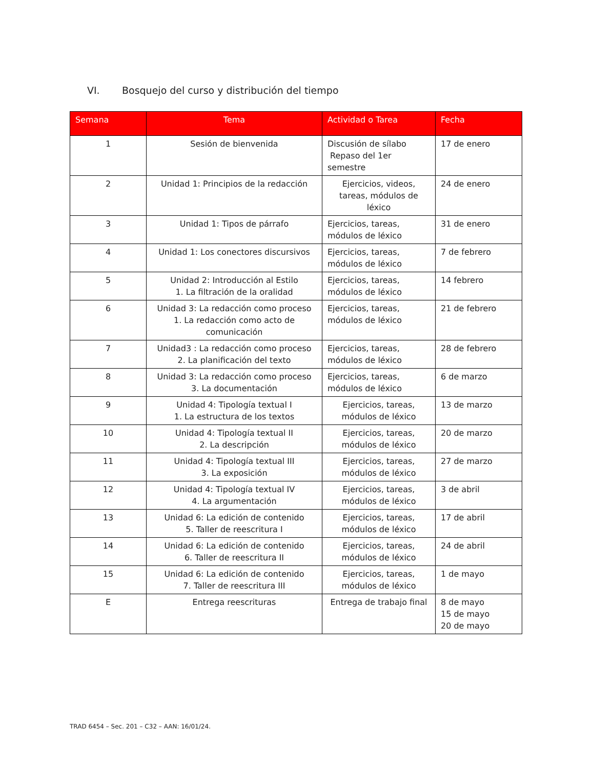VI. Bosquejo del curso y distribución del tiempo
| Semana | Tema | Actividad o Tarea | Fecha |
| --- | --- | --- | --- |
| 1 | Sesión de bienvenida | Discusión de sílabo Repaso del 1er semestre | 17 de enero |
| 2 | Unidad 1: Principios de la redacción | Ejercicios, videos, tareas, módulos de léxico | 24 de enero |
| 3 | Unidad 1: Tipos de párrafo | Ejercicios, tareas, módulos de léxico | 31 de enero |
| 4 | Unidad 1: Los conectores discursivos | Ejercicios, tareas, módulos de léxico | 7 de febrero |
| 5 | Unidad 2: Introducción al Estilo 1. La filtración de la oralidad | Ejercicios, tareas, módulos de léxico | 14 febrero |
| 6 | Unidad 3: La redacción como proceso 1. La redacción como acto de comunicación | Ejercicios, tareas, módulos de léxico | 21 de febrero |
| 7 | Unidad3 : La redacción como proceso 2. La planificación del texto | Ejercicios, tareas, módulos de léxico | 28 de febrero |
| 8 | Unidad 3: La redacción como proceso 3. La documentación | Ejercicios, tareas, módulos de léxico | 6 de marzo |
| 9 | Unidad 4: Tipología textual I 1. La estructura de los textos | Ejercicios, tareas, módulos de léxico | 13 de marzo |
| 10 | Unidad 4: Tipología textual II 2. La descripción | Ejercicios, tareas, módulos de léxico | 20 de marzo |
| 11 | Unidad 4: Tipología textual III 3. La exposición | Ejercicios, tareas, módulos de léxico | 27 de marzo |
| 12 | Unidad 4: Tipología textual IV 4. La argumentación | Ejercicios, tareas, módulos de léxico | 3 de abril |
| 13 | Unidad 6: La edición de contenido 5. Taller de reescritura I | Ejercicios, tareas, módulos de léxico | 17 de abril |
| 14 | Unidad 6: La edición de contenido 6. Taller de reescritura II | Ejercicios, tareas, módulos de léxico | 24 de abril |
| 15 | Unidad 6: La edición de contenido 7. Taller de reescritura III | Ejercicios, tareas, módulos de léxico | 1 de mayo |
| E | Entrega reescrituras | Entrega de trabajo final | 8 de mayo 15 de mayo 20 de mayo |
TRAD 6454 – Sec. 201 – C32 – AAN: 16/01/24.